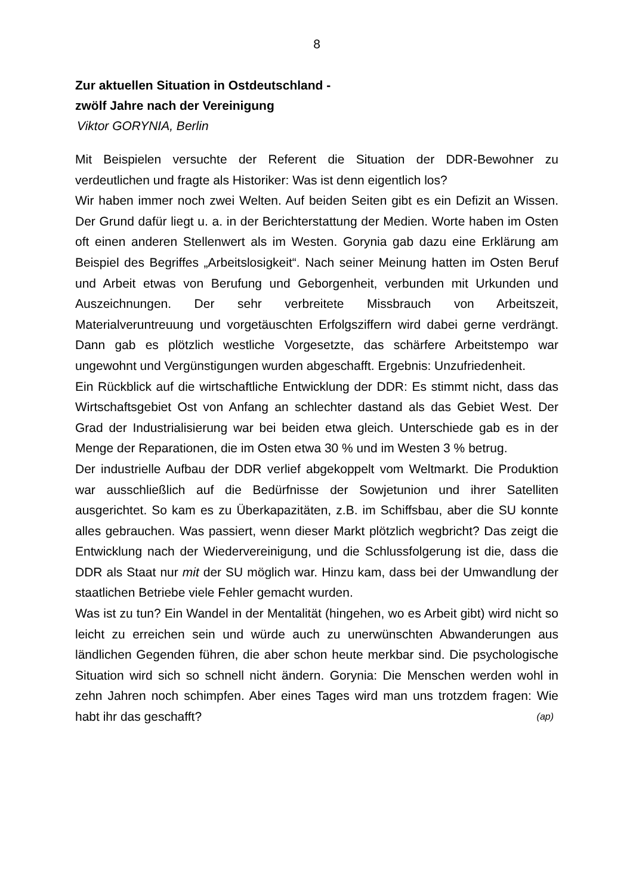8
Zur aktuellen Situation in Ostdeutschland -
zwölf Jahre nach der Vereinigung
Viktor GORYNIA, Berlin
Mit Beispielen versuchte der Referent die Situation der DDR-Bewohner zu verdeutlichen und fragte als Historiker: Was ist denn eigentlich los?
Wir haben immer noch zwei Welten. Auf beiden Seiten gibt es ein Defizit an Wissen. Der Grund dafür liegt u. a. in der Berichterstattung der Medien. Worte haben im Osten oft einen anderen Stellenwert als im Westen. Gorynia gab dazu eine Erklärung am Beispiel des Begriffes „Arbeitslosigkeit“. Nach seiner Meinung hatten im Osten Beruf und Arbeit etwas von Berufung und Geborgenheit, verbunden mit Urkunden und Auszeichnungen. Der sehr verbreitete Missbrauch von Arbeitszeit, Materialveruntreuung und vorgetäuschten Erfolgsziffern wird dabei gerne verdrängt. Dann gab es plötzlich westliche Vorgesetzte, das schärfere Arbeitstempo war ungewohnt und Vergünstigungen wurden abgeschafft. Ergebnis: Unzufriedenheit.
Ein Rückblick auf die wirtschaftliche Entwicklung der DDR: Es stimmt nicht, dass das Wirtschaftsgebiet Ost von Anfang an schlechter dastand als das Gebiet West. Der Grad der Industrialisierung war bei beiden etwa gleich. Unterschiede gab es in der Menge der Reparationen, die im Osten etwa 30 % und im Westen 3 % betrug.
Der industrielle Aufbau der DDR verlief abgekoppelt vom Weltmarkt. Die Produktion war ausschließlich auf die Bedürfnisse der Sowjetunion und ihrer Satelliten ausgerichtet. So kam es zu Überkapazitäten, z.B. im Schiffsbau, aber die SU konnte alles gebrauchen. Was passiert, wenn dieser Markt plötzlich wegbricht? Das zeigt die Entwicklung nach der Wiedervereinigung, und die Schlussfolgerung ist die, dass die DDR als Staat nur mit der SU möglich war. Hinzu kam, dass bei der Umwandlung der staatlichen Betriebe viele Fehler gemacht wurden.
Was ist zu tun? Ein Wandel in der Mentalität (hingehen, wo es Arbeit gibt) wird nicht so leicht zu erreichen sein und würde auch zu unerwünschten Abwanderungen aus ländlichen Gegenden führen, die aber schon heute merkbar sind. Die psychologische Situation wird sich so schnell nicht ändern. Gorynia: Die Menschen werden wohl in zehn Jahren noch schimpfen. Aber eines Tages wird man uns trotzdem fragen: Wie habt ihr das geschafft? (ap)